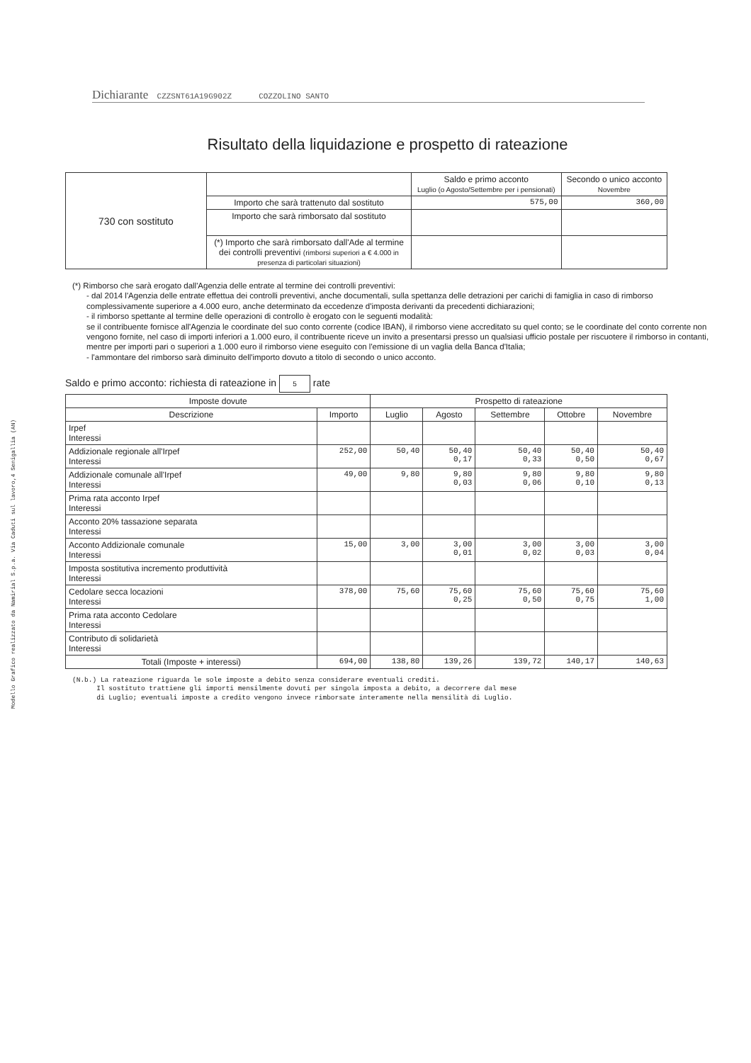Modello Grafico realizzato da Namirial S.p.a. Via Caduti sul lavoro,4 Senigallia (AN)
Dichiarante CZZSNT61A19G902Z COZZOLINO SANTO
Risultato della liquidazione e prospetto di rateazione
| 730 con sostituto | | Saldo e primo acconto Luglio (o Agosto/Settembre per i pensionati) | Secondo o unico acconto Novembre |
| | Importo che sarà trattenuto dal sostituto | 575,00 | 360,00 |
| | Importo che sarà rimborsato dal sostituto | | |
| | (*) Importo che sarà rimborsato dall'Ade al termine dei controlli preventivi (rimborsi superiori a € 4.000 in presenza di particolari situazioni) | | |
(*) Rimborso che sarà erogato dall'Agenzia delle entrate al termine dei controlli preventivi:
- dal 2014 l'Agenzia delle entrate effettua dei controlli preventivi, anche documentali, sulla spettanza delle detrazioni per carichi di famiglia in caso di rimborso complessivamente superiore a 4.000 euro, anche determinato da eccedenze d'imposta derivanti da precedenti dichiarazioni;
- il rimborso spettante al termine delle operazioni di controllo è erogato con le seguenti modalità:
se il contribuente fornisce all'Agenzia le coordinate del suo conto corrente (codice IBAN), il rimborso viene accreditato su quel conto; se le coordinate del conto corrente non vengono fornite, nel caso di importi inferiori a 1.000 euro, il contribuente riceve un invito a presentarsi presso un qualsiasi ufficio postale per riscuotere il rimborso in contanti, mentre per importi pari o superiori a 1.000 euro il rimborso viene eseguito con l'emissione di un vaglia della Banca d'Italia;
- l'ammontare del rimborso sarà diminuito dell'importo dovuto a titolo di secondo o unico acconto.
Saldo e primo acconto: richiesta di rateazione in 5 rate
| Imposte dovute | | Prospetto di rateazione | | | | |
| --- | --- | --- | --- | --- | --- | --- |
| Descrizione | Importo | Luglio | Agosto | Settembre | Ottobre | Novembre |
| Irpef Interessi | | | | | | |
| Addizionale regionale all'Irpef Interessi | 252,00 | 50,40 | 50,40 0,17 | 50,40 0,33 | 50,40 0,50 | 50,40 0,67 |
| Addizionale comunale all'Irpef Interessi | 49,00 | 9,80 | 9,80 0,03 | 9,80 0,06 | 9,80 0,10 | 9,80 0,13 |
| Prima rata acconto Irpef Interessi | | | | | | |
| Acconto 20% tassazione separata Interessi | | | | | | |
| Acconto Addizionale comunale Interessi | 15,00 | 3,00 | 3,00 0,01 | 3,00 0,02 | 3,00 0,03 | 3,00 0,04 |
| Imposta sostitutiva incremento produttività Interessi | | | | | | |
| Cedolare secca locazioni Interessi | 378,00 | 75,60 | 75,60 0,25 | 75,60 0,50 | 75,60 0,75 | 75,60 1,00 |
| Prima rata acconto Cedolare Interessi | | | | | | |
| Contributo di solidarietà Interessi | | | | | | |
| Totali (Imposte + interessi) | 694,00 | 138,80 | 139,26 | 139,72 | 140,17 | 140,63 |
(N.b.) La rateazione riguarda le sole imposte a debito senza considerare eventuali crediti.
Il sostituto trattiene gli importi mensilmente dovuti per singola imposta a debito, a decorrere dal mese
di Luglio; eventuali imposte a credito vengono invece rimborsate interamente nella mensilità di Luglio.